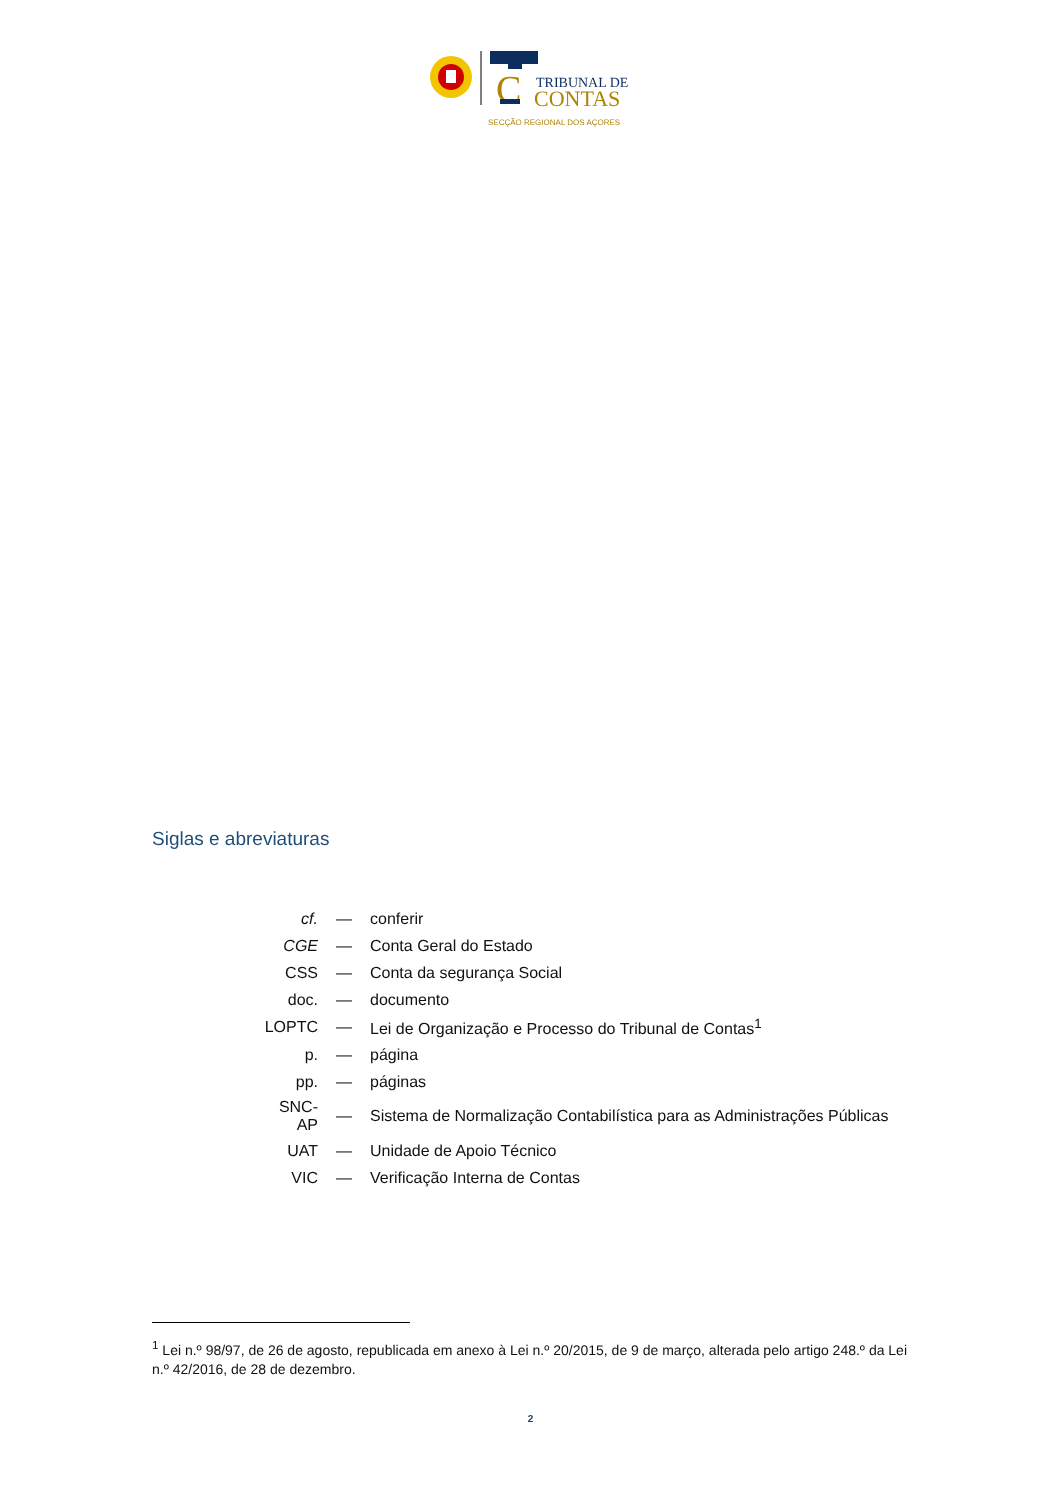C
TRIBUNAL DE
CONTAS
SECÇÃO REGIONAL DOS AÇORES
Siglas e abreviaturas
| cf. | — | conferir |
| CGE | — | Conta Geral do Estado |
| CSS | — | Conta da segurança Social |
| doc. | — | documento |
| LOPTC | — | Lei de Organização e Processo do Tribunal de Contas<sup>1</sup> |
| p. | — | página |
| pp. | — | páginas |
| SNC-AP | — | Sistema de Normalização Contabilística para as Administrações Públicas |
| UAT | — | Unidade de Apoio Técnico |
| VIC | — | Verificação Interna de Contas |
<sup>1</sup> Lei n.º 98/97, de 26 de agosto, republicada em anexo à Lei n.º 20/2015, de 9 de março, alterada pelo artigo 248.º da Lei n.º 42/2016, de 28 de dezembro.
2